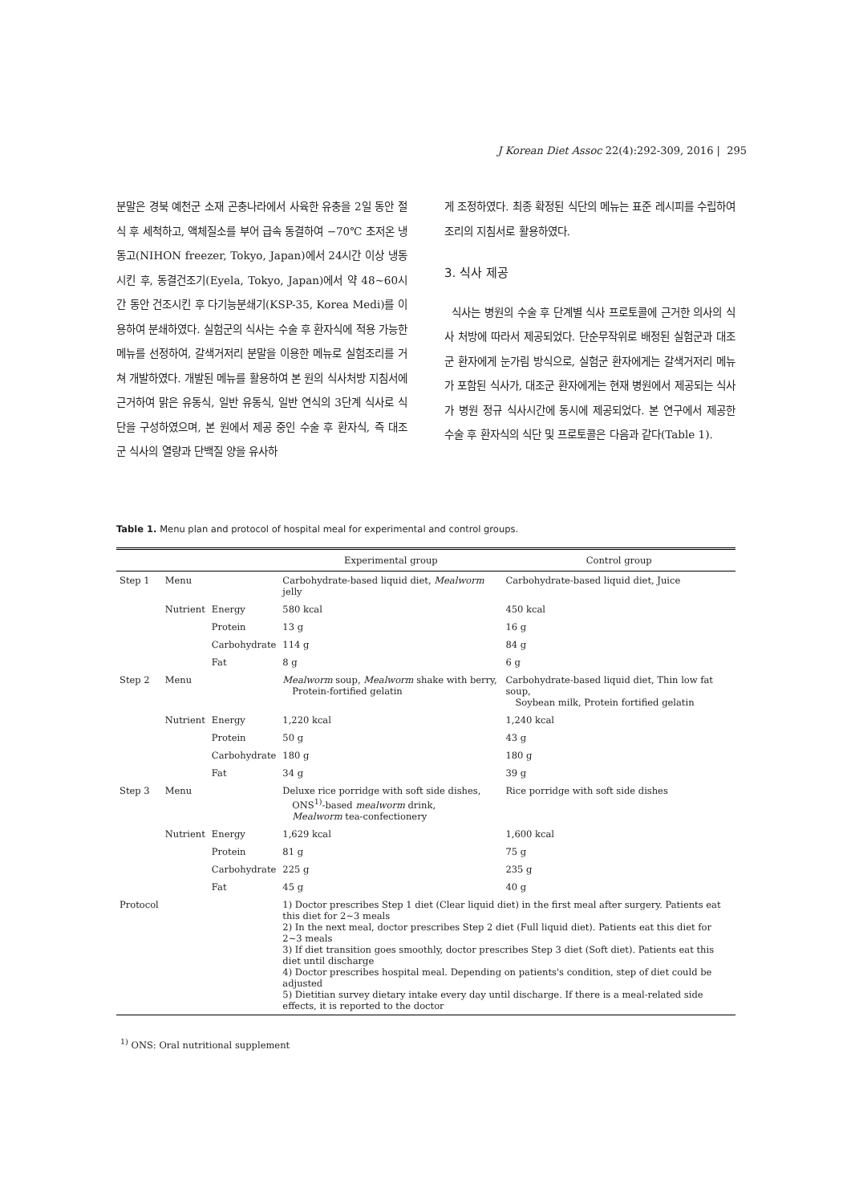J Korean Diet Assoc 22(4):292-309, 2016 | 295
분말은 경북 예천군 소재 곤충나라에서 사육한 유충을 2일 동안 절식 후 세척하고, 액체질소를 부어 급속 동결하여 −70℃ 초저온 냉동고(NIHON freezer, Tokyo, Japan)에서 24시간 이상 냉동시킨 후, 동결건조기(Eyela, Tokyo, Japan)에서 약 48∼60시간 동안 건조시킨 후 다기능분쇄기(KSP-35, Korea Medi)를 이용하여 분쇄하였다. 실험군의 식사는 수술 후 환자식에 적용 가능한 메뉴를 선정하여, 갈색거저리 분말을 이용한 메뉴로 실험조리를 거쳐 개발하였다. 개발된 메뉴를 활용하여 본 원의 식사처방 지침서에 근거하여 맑은 유동식, 일반 유동식, 일반 연식의 3단계 식사로 식단을 구성하였으며, 본 원에서 제공 중인 수술 후 환자식, 즉 대조군 식사의 열량과 단백질 양을 유사하
게 조정하였다. 최종 확정된 식단의 메뉴는 표준 레시피를 수립하여 조리의 지침서로 활용하였다.
3. 식사 제공
식사는 병원의 수술 후 단계별 식사 프로토콜에 근거한 의사의 식사 처방에 따라서 제공되었다. 단순무작위로 배정된 실험군과 대조군 환자에게 눈가림 방식으로, 실험군 환자에게는 갈색거저리 메뉴가 포함된 식사가, 대조군 환자에게는 현재 병원에서 제공되는 식사가 병원 정규 식사시간에 동시에 제공되었다. 본 연구에서 제공한 수술 후 환자식의 식단 및 프로토콜은 다음과 같다(Table 1).
Table 1. Menu plan and protocol of hospital meal for experimental and control groups.
| | | | Experimental group | Control group |
| --- | --- | --- | --- | --- |
| Step 1 | Menu | | Carbohydrate-based liquid diet, Mealworm jelly | Carbohydrate-based liquid diet, Juice |
| | Nutrient | Energy | 580 kcal | 450 kcal |
| | | Protein | 13 g | 16 g |
| | | Carbohydrate | 114 g | 84 g |
| | | Fat | 8 g | 6 g |
| Step 2 | Menu | | Mealworm soup, Mealworm shake with berry, Protein-fortified gelatin | Carbohydrate-based liquid diet, Thin low fat soup, Soybean milk, Protein fortified gelatin |
| | Nutrient | Energy | 1,220 kcal | 1,240 kcal |
| | | Protein | 50 g | 43 g |
| | | Carbohydrate | 180 g | 180 g |
| | | Fat | 34 g | 39 g |
| Step 3 | Menu | | Deluxe rice porridge with soft side dishes, ONS<sup>1)</sup>-based mealworm drink, Mealworm tea-confectionery | Rice porridge with soft side dishes |
| | Nutrient | Energy | 1,629 kcal | 1,600 kcal |
| | | Protein | 81 g | 75 g |
| | | Carbohydrate | 225 g | 235 g |
| | | Fat | 45 g | 40 g |
| Protocol | | | 1) Doctor prescribes Step 1 diet (Clear liquid diet) in the first meal after surgery. Patients eat this diet for 2∼3 meals 2) In the next meal, doctor prescribes Step 2 diet (Full liquid diet). Patients eat this diet for 2∼3 meals 3) If diet transition goes smoothly, doctor prescribes Step 3 diet (Soft diet). Patients eat this diet until discharge 4) Doctor prescribes hospital meal. Depending on patients's condition, step of diet could be adjusted 5) Dietitian survey dietary intake every day until discharge. If there is a meal-related side effects, it is reported to the doctor | |
<sup>1)</sup> ONS: Oral nutritional supplement